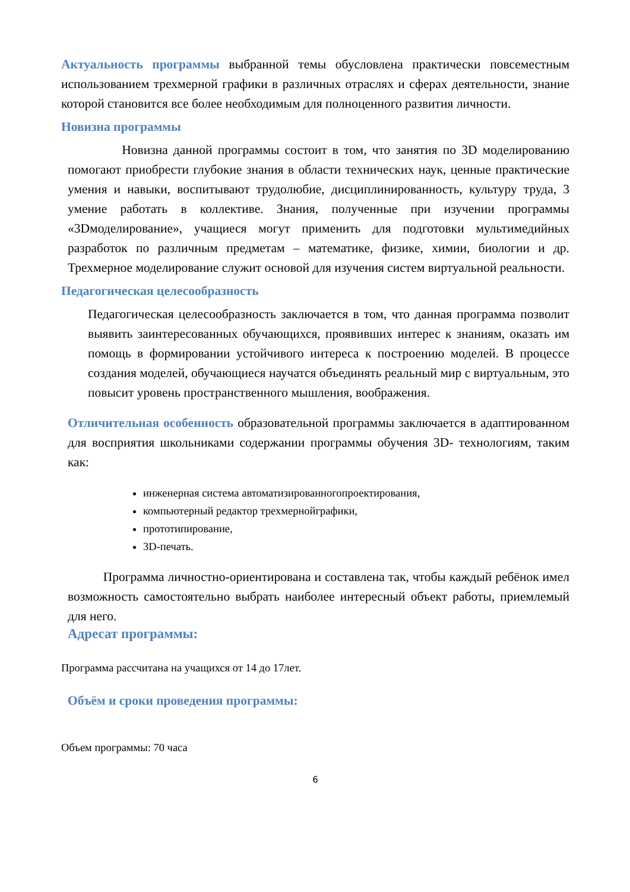Актуальность программы выбранной темы обусловлена практически повсеместным использованием трехмерной графики в различных отраслях и сферах деятельности, знание которой становится все более необходимым для полноценного развития личности.
Новизна программы
Новизна данной программы состоит в том, что занятия по 3D моделированию помогают приобрести глубокие знания в области технических наук, ценные практические умения и навыки, воспитывают трудолюбие, дисциплинированность, культуру труда, 3 умение работать в коллективе. Знания, полученные при изучении программы «3Dмоделирование», учащиеся могут применить для подготовки мультимедийных разработок по различным предметам – математике, физике, химии, биологии и др. Трехмерное моделирование служит основой для изучения систем виртуальной реальности.
Педагогическая целесообразность
Педагогическая целесообразность заключается в том, что данная программа позволит выявить заинтересованных обучающихся, проявивших интерес к знаниям, оказать им помощь в формировании устойчивого интереса к построению моделей. В процессе создания моделей, обучающиеся научатся объединять реальный мир с виртуальным, это повысит уровень пространственного мышления, воображения.
Отличительная особенность образовательной программы заключается в адаптированном для восприятия школьниками содержании программы обучения 3D- технологиям, таким как:
инженерная система автоматизированногопроектирования,
компьютерный редактор трехмернойграфики,
прототипирование,
3D-печать.
Программа личностно-ориентирована и составлена так, чтобы каждый ребёнок имел возможность самостоятельно выбрать наиболее интересный объект работы, приемлемый для него.
Адресат программы:
Программа рассчитана на учащихся от 14 до 17лет.
Объём и сроки проведения программы:
Объем программы: 70 часа
6